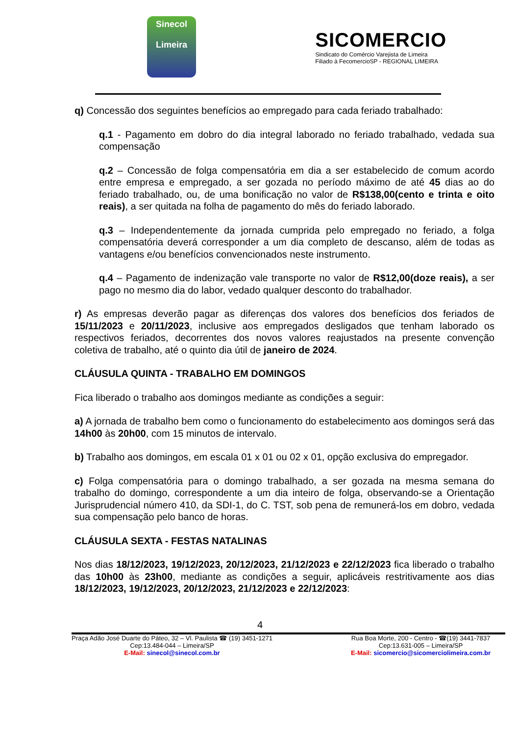Sinecol
Limeira
SICOMERCIO
Sindicato do Comércio Varejista de Limeira
Filiado à FecomercioSP - REGIONAL LIMEIRA
q) Concessão dos seguintes benefícios ao empregado para cada feriado trabalhado:
q.1 - Pagamento em dobro do dia integral laborado no feriado trabalhado, vedada sua compensação
q.2 – Concessão de folga compensatória em dia a ser estabelecido de comum acordo entre empresa e empregado, a ser gozada no período máximo de até 45 dias ao do feriado trabalhado, ou, de uma bonificação no valor de R$138,00(cento e trinta e oito reais), a ser quitada na folha de pagamento do mês do feriado laborado.
q.3 – Independentemente da jornada cumprida pelo empregado no feriado, a folga compensatória deverá corresponder a um dia completo de descanso, além de todas as vantagens e/ou benefícios convencionados neste instrumento.
q.4 – Pagamento de indenização vale transporte no valor de R$12,00(doze reais), a ser pago no mesmo dia do labor, vedado qualquer desconto do trabalhador.
r) As empresas deverão pagar as diferenças dos valores dos benefícios dos feriados de 15/11/2023 e 20/11/2023, inclusive aos empregados desligados que tenham laborado os respectivos feriados, decorrentes dos novos valores reajustados na presente convenção coletiva de trabalho, até o quinto dia útil de janeiro de 2024.
CLÁUSULA QUINTA - TRABALHO EM DOMINGOS
Fica liberado o trabalho aos domingos mediante as condições a seguir:
a) A jornada de trabalho bem como o funcionamento do estabelecimento aos domingos será das 14h00 às 20h00, com 15 minutos de intervalo.
b) Trabalho aos domingos, em escala 01 x 01 ou 02 x 01, opção exclusiva do empregador.
c) Folga compensatória para o domingo trabalhado, a ser gozada na mesma semana do trabalho do domingo, correspondente a um dia inteiro de folga, observando-se a Orientação Jurisprudencial número 410, da SDI-1, do C. TST, sob pena de remunerá-los em dobro, vedada sua compensação pelo banco de horas.
CLÁUSULA SEXTA - FESTAS NATALINAS
Nos dias 18/12/2023, 19/12/2023, 20/12/2023, 21/12/2023 e 22/12/2023 fica liberado o trabalho das 10h00 às 23h00, mediante as condições a seguir, aplicáveis restritivamente aos dias 18/12/2023, 19/12/2023, 20/12/2023, 21/12/2023 e 22/12/2023:
4
Praça Adão José Duarte do Páteo, 32 – Vl. Paulista ☎ (19) 3451-1271
Cep:13.484-044 – Limeira/SP
E-Mail: sinecol@sinecol.com.br
Rua Boa Morte, 200 - Centro - ☎(19) 3441-7837
Cep:13.631-005 – Limeira/SP
E-Mail: sicomercio@sicomerciolimeira.com.br